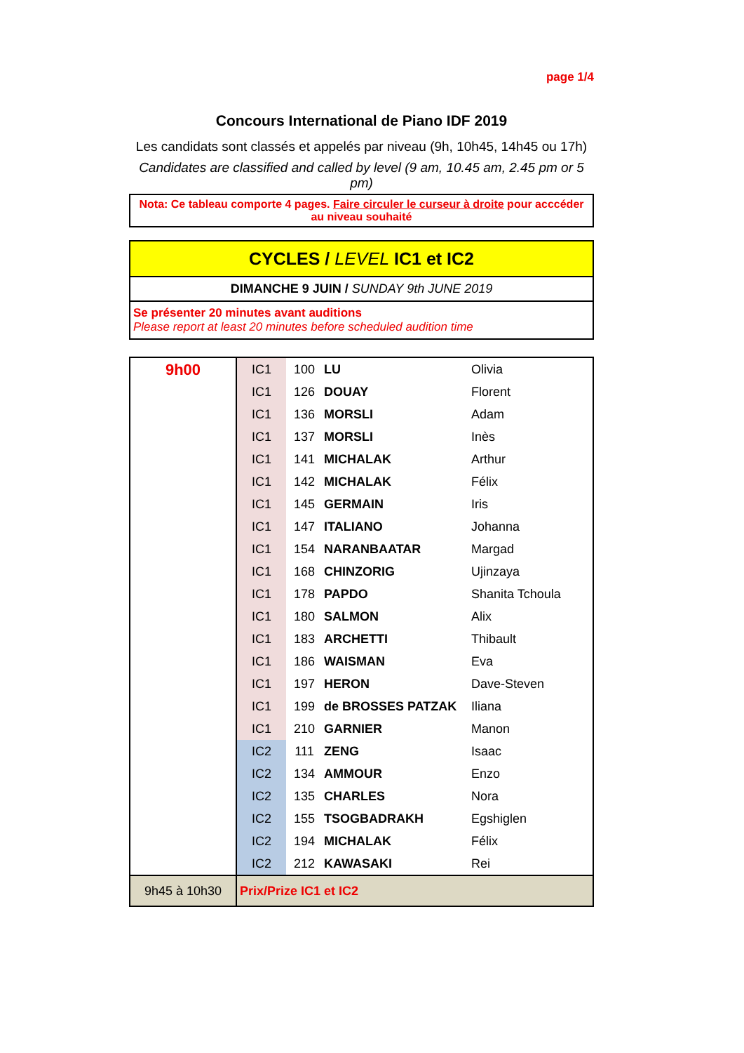page 1/4
Concours International de Piano IDF 2019
Les candidats sont classés et appelés par niveau (9h, 10h45, 14h45 ou 17h)
Candidates are classified and called by level (9 am, 10.45 am, 2.45 pm or 5 pm)
Nota: Ce tableau comporte 4 pages. Faire circuler le curseur à droite pour acccéder au niveau souhaité
CYCLES / LEVEL IC1 et IC2
DIMANCHE 9 JUIN / SUNDAY 9th JUNE 2019
Se présenter 20 minutes avant auditions
Please report at least 20 minutes before scheduled audition time
| 9h00 | IC1 | 100 | LU | Olivia |
| | IC1 | 126 | DOUAY | Florent |
| | IC1 | 136 | MORSLI | Adam |
| | IC1 | 137 | MORSLI | Inès |
| | IC1 | 141 | MICHALAK | Arthur |
| | IC1 | 142 | MICHALAK | Félix |
| | IC1 | 145 | GERMAIN | Iris |
| | IC1 | 147 | ITALIANO | Johanna |
| | IC1 | 154 | NARANBAATAR | Margad |
| | IC1 | 168 | CHINZORIG | Ujinzaya |
| | IC1 | 178 | PAPDO | Shanita Tchoula |
| | IC1 | 180 | SALMON | Alix |
| | IC1 | 183 | ARCHETTI | Thibault |
| | IC1 | 186 | WAISMAN | Eva |
| | IC1 | 197 | HERON | Dave-Steven |
| | IC1 | 199 | de BROSSES PATZAK | Iliana |
| | IC1 | 210 | GARNIER | Manon |
| | IC2 | 111 | ZENG | Isaac |
| | IC2 | 134 | AMMOUR | Enzo |
| | IC2 | 135 | CHARLES | Nora |
| | IC2 | 155 | TSOGBADRAKH | Egshiglen |
| | IC2 | 194 | MICHALAK | Félix |
| | IC2 | 212 | KAWASAKI | Rei |
| 9h45 à 10h30 | Prix/Prize IC1 et IC2 | | | |